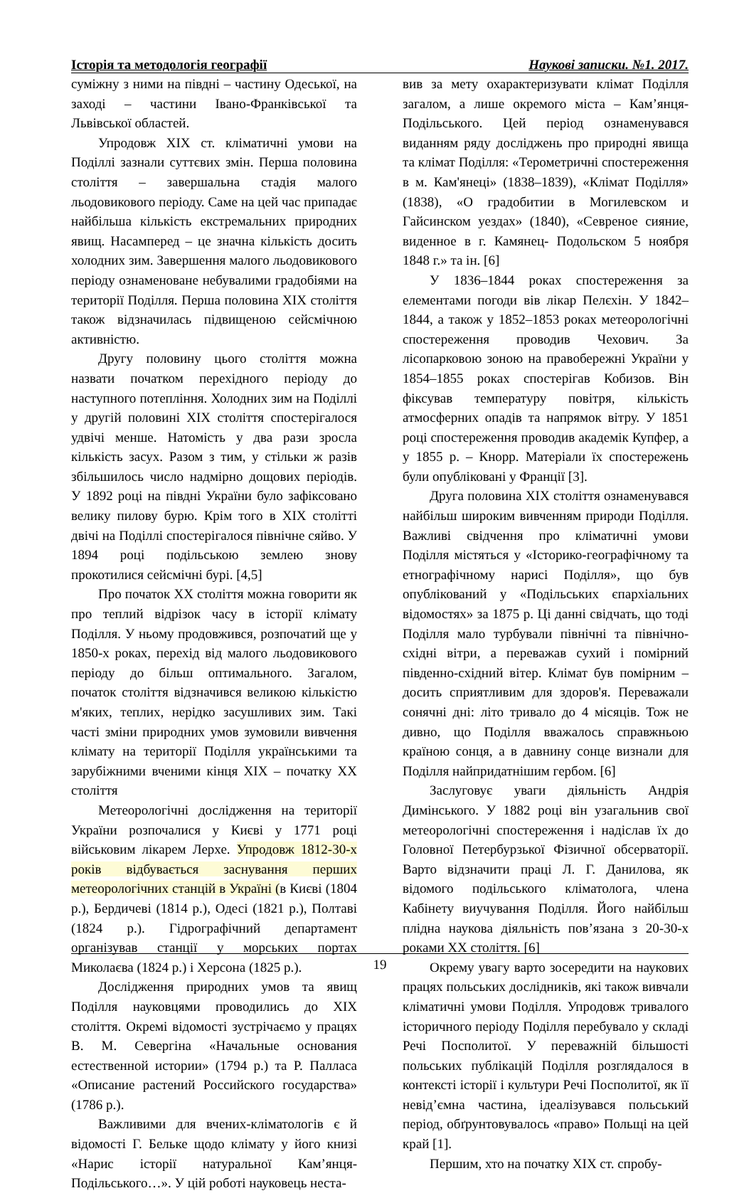Історія та методологія географії Наукові записки. №1. 2017.
суміжну з ними на півдні – частину Одеської, на заході – частини Івано-Франківської та Львівської областей.
Упродовж XIX ст. кліматичні умови на Поділлі зазнали суттєвих змін. Перша половина століття – завершальна стадія малого льодовикового періоду. Саме на цей час припадає найбільша кількість екстремальних природних явищ. Насамперед – це значна кількість досить холодних зим. Завершення малого льодовикового періоду ознаменоване небувалими градобіями на території Поділля. Перша половина XIX століття також відзначилась підвищеною сейсмічною активністю.
Другу половину цього століття можна назвати початком перехідного періоду до наступного потепління. Холодних зим на Поділлі у другій половині XIX століття спостерігалося удвічі менше. Натомість у два рази зросла кількість засух. Разом з тим, у стільки ж разів збільшилось число надмірно дощових періодів. У 1892 році на півдні України було зафіксовано велику пилову бурю. Крім того в XIX столітті двічі на Поділлі спостерігалося північне сяйво. У 1894 році подільською землею знову прокотилися сейсмічні бурі. [4,5]
Про початок XX століття можна говорити як про теплий відрізок часу в історії клімату Поділля. У ньому продовжився, розпочатий ще у 1850-х роках, перехід від малого льодовикового періоду до більш оптимального. Загалом, початок століття відзначився великою кількістю м'яких, теплих, нерідко засушливих зим. Такі часті зміни природних умов зумовили вивчення клімату на території Поділля українськими та зарубіжними вченими кінця XIX – початку XX століття
Метеорологічні дослідження на території України розпочалися у Києві у 1771 році військовим лікарем Лерхе. Упродовж 1812-30-х років відбувається заснування перших метеорологічних станцій в Україні (в Києві (1804 р.), Бердичеві (1814 р.), Одесі (1821 р.), Полтаві (1824 р.). Гідрографічний департамент організував станції у морських портах Миколаєва (1824 р.) і Херсона (1825 р.).
Дослідження природних умов та явищ Поділля науковцями проводились до XIX століття. Окремі відомості зустрічаємо у працях В. М. Севергіна «Начальные основания естественной истории» (1794 р.) та Р. Палласа «Описание растений Российского государства» (1786 р.).
Важливими для вчених-кліматологів є й відомості Г. Бельке щодо клімату у його книзі «Нарис історії натуральної Кам’янця-Подільського…». У цій роботі науковець неста-
вив за мету охарактеризувати клімат Поділля загалом, а лише окремого міста – Кам’янця-Подільського. Цей період ознаменувався виданням ряду досліджень про природні явища та клімат Поділля: «Терометричні спостереження в м. Кам'янеці» (1838–1839), «Клімат Поділля» (1838), «О градобитии в Могилевском и Гайсинском уездах» (1840), «Севреное сияние, виденное в г. Камянец- Подольском 5 ноября 1848 г.» та ін. [6]
У 1836–1844 роках спостереження за елементами погоди вів лікар Пелєхін. У 1842–1844, а також у 1852–1853 роках метеорологічні спостереження проводив Чехович. За лісопарковою зоною на правобережні України у 1854–1855 роках спостерігав Кобизов. Він фіксував температуру повітря, кількість атмосферних опадів та напрямок вітру. У 1851 році спостереження проводив академік Купфер, а у 1855 р. – Кнорр. Матеріали їх спостережень були опубліковані у Франції [3].
Друга половина XIX століття ознаменувався найбільш широким вивченням природи Поділля. Важливі свідчення про кліматичні умови Поділля містяться у «Історико-географічному та етнографічному нарисі Поділля», що був опублікований у «Подільських єпархіальних відомостях» за 1875 р. Ці данні свідчать, що тоді Поділля мало турбували північні та північно-східні вітри, а переважав сухий і помірний південно-східний вітер. Клімат був помірним – досить сприятливим для здоров'я. Переважали сонячні дні: літо тривало до 4 місяців. Тож не дивно, що Поділля вважалось справжньою країною сонця, а в давнину сонце визнали для Поділля найпридатнішим гербом. [6]
Заслуговує уваги діяльність Андрія Димінського. У 1882 році він узагальнив свої метеорологічні спостереження і надіслав їх до Головної Петербурзької Фізичної обсерваторії. Варто відзначити праці Л. Г. Данилова, як відомого подільського кліматолога, члена Кабінету виучування Поділля. Його найбільш плідна наукова діяльність пов’язана з 20-30-х роками XX століття. [6]
Окрему увагу варто зосередити на наукових працях польських дослідників, які також вивчали кліматичні умови Поділля. Упродовж тривалого історичного періоду Поділля перебувало у складі Речі Посполитої. У переважній більшості польських публікацій Поділля розглядалося в контексті історії і культури Речі Посполитої, як її невід’ємна частина, ідеалізувався польський період, обґрунтовувалось «право» Польщі на цей край [1].
Першим, хто на початку XIX ст. спробу-
19